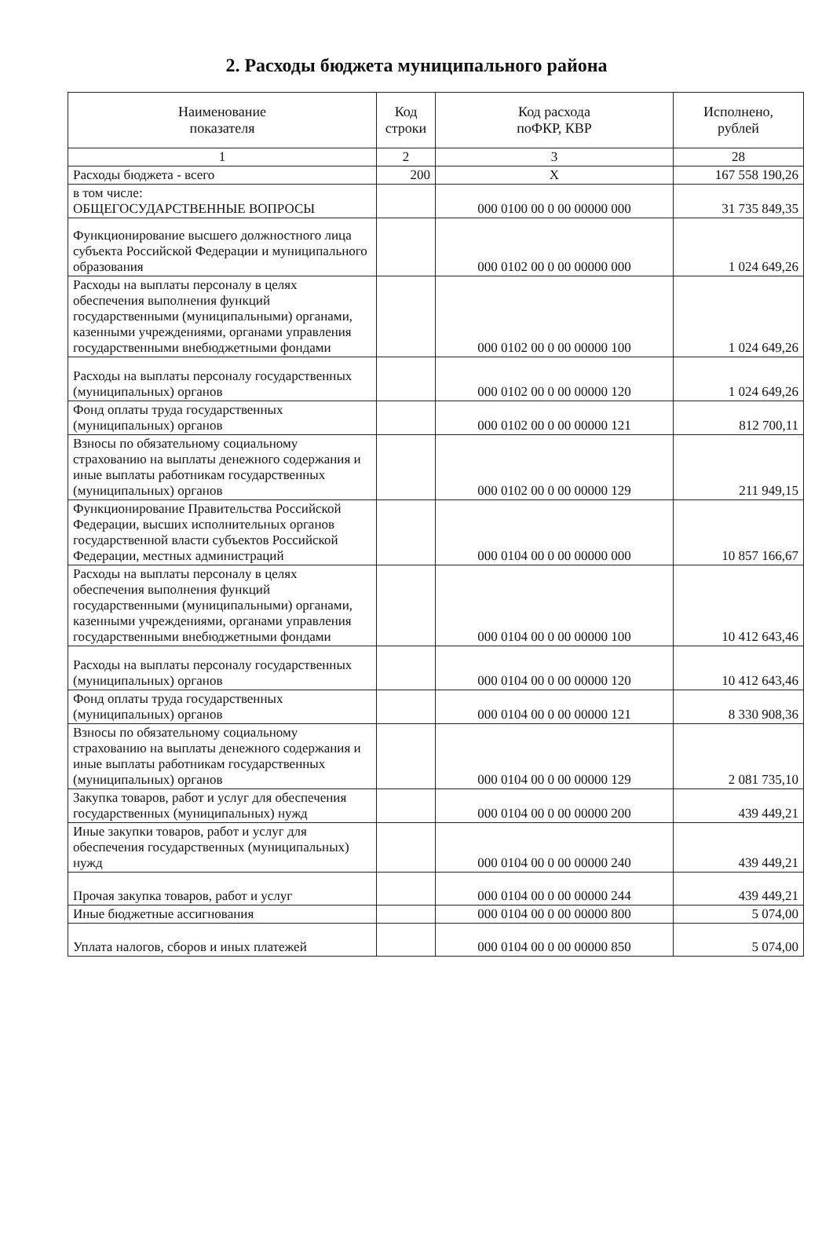2. Расходы бюджета муниципального района
| Наименование показателя | Код строки | Код расхода поФКР, КВР | Исполнено, рублей |
| --- | --- | --- | --- |
| 1 | 2 | 3 | 28 |
| Расходы бюджета - всего | 200 | X | 167 558 190,26 |
| в том числе: ОБЩЕГОСУДАРСТВЕННЫЕ ВОПРОСЫ | | 000 0100 00 0 00 00000 000 | 31 735 849,35 |
| Функционирование высшего должностного лица субъекта Российской Федерации и муниципального образования | | 000 0102 00 0 00 00000 000 | 1 024 649,26 |
| Расходы на выплаты персоналу в целях обеспечения выполнения функций государственными (муниципальными) органами, казенными учреждениями, органами управления государственными внебюджетными фондами | | 000 0102 00 0 00 00000 100 | 1 024 649,26 |
| Расходы на выплаты персоналу государственных (муниципальных) органов | | 000 0102 00 0 00 00000 120 | 1 024 649,26 |
| Фонд оплаты труда государственных (муниципальных) органов | | 000 0102 00 0 00 00000 121 | 812 700,11 |
| Взносы по обязательному социальному страхованию на выплаты денежного содержания и иные выплаты работникам государственных (муниципальных) органов | | 000 0102 00 0 00 00000 129 | 211 949,15 |
| Функционирование Правительства Российской Федерации, высших исполнительных органов государственной власти субъектов Российской Федерации, местных администраций | | 000 0104 00 0 00 00000 000 | 10 857 166,67 |
| Расходы на выплаты персоналу в целях обеспечения выполнения функций государственными (муниципальными) органами, казенными учреждениями, органами управления государственными внебюджетными фондами | | 000 0104 00 0 00 00000 100 | 10 412 643,46 |
| Расходы на выплаты персоналу государственных (муниципальных) органов | | 000 0104 00 0 00 00000 120 | 10 412 643,46 |
| Фонд оплаты труда государственных (муниципальных) органов | | 000 0104 00 0 00 00000 121 | 8 330 908,36 |
| Взносы по обязательному социальному страхованию на выплаты денежного содержания и иные выплаты работникам государственных (муниципальных) органов | | 000 0104 00 0 00 00000 129 | 2 081 735,10 |
| Закупка товаров, работ и услуг для обеспечения государственных (муниципальных) нужд | | 000 0104 00 0 00 00000 200 | 439 449,21 |
| Иные закупки товаров, работ и услуг для обеспечения государственных (муниципальных) нужд | | 000 0104 00 0 00 00000 240 | 439 449,21 |
| Прочая закупка товаров, работ и услуг | | 000 0104 00 0 00 00000 244 | 439 449,21 |
| Иные бюджетные ассигнования | | 000 0104 00 0 00 00000 800 | 5 074,00 |
| Уплата налогов, сборов и иных платежей | | 000 0104 00 0 00 00000 850 | 5 074,00 |